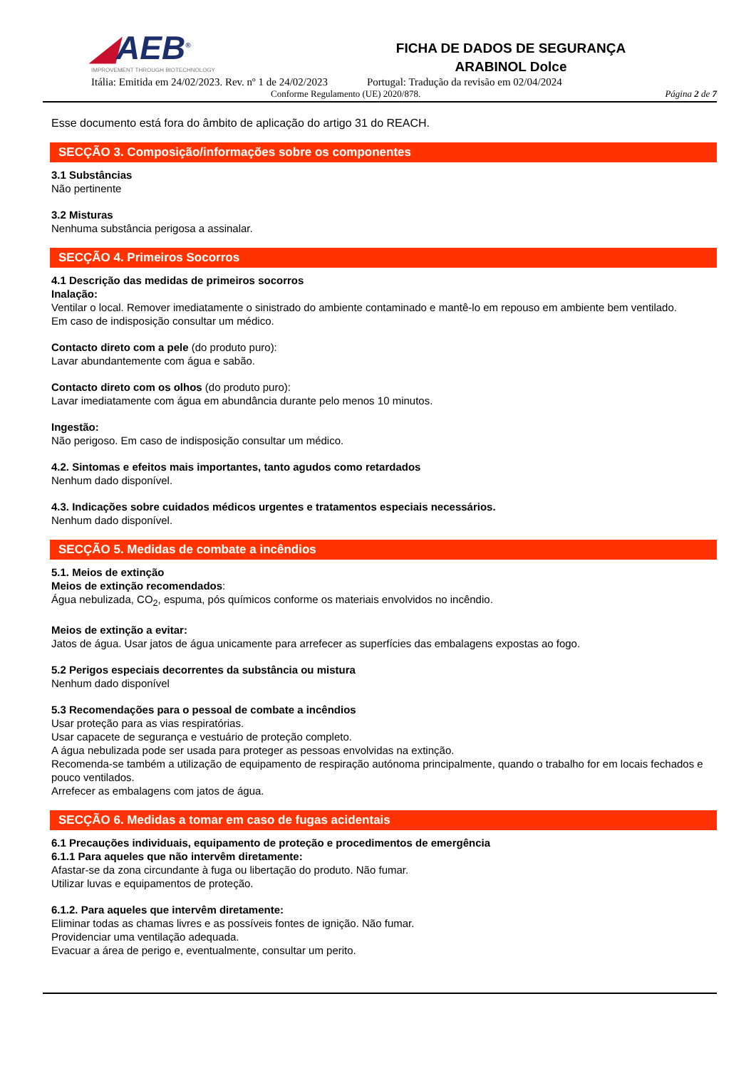◢AEB<sup>®</sup>
IMPROVEMENT THROUGH BIOTECHNOLOGY
FICHA DE DADOS DE SEGURANÇA
ARABINOL Dolce
Itália: Emitida em 24/02/2023. Rev. nº 1 de 24/02/2023 Portugal: Tradução da revisão em 02/04/2024
Conforme Regulamento (UE) 2020/878. Página 2 de 7
Esse documento está fora do âmbito de aplicação do artigo 31 do REACH.
SECÇÃO 3. Composição/informações sobre os componentes
3.1 Substâncias
Não pertinente
3.2 Misturas
Nenhuma substância perigosa a assinalar.
SECÇÃO 4. Primeiros Socorros
4.1 Descrição das medidas de primeiros socorros
Inalação:
Ventilar o local. Remover imediatamente o sinistrado do ambiente contaminado e mantê-lo em repouso em ambiente bem ventilado.
Em caso de indisposição consultar um médico.
Contacto direto com a pele (do produto puro):
Lavar abundantemente com água e sabão.
Contacto direto com os olhos (do produto puro):
Lavar imediatamente com água em abundância durante pelo menos 10 minutos.
Ingestão:
Não perigoso. Em caso de indisposição consultar um médico.
4.2. Sintomas e efeitos mais importantes, tanto agudos como retardados
Nenhum dado disponível.
4.3. Indicações sobre cuidados médicos urgentes e tratamentos especiais necessários.
Nenhum dado disponível.
SECÇÃO 5. Medidas de combate a incêndios
5.1. Meios de extinção
Meios de extinção recomendados:
Água nebulizada, CO<sub>2</sub>, espuma, pós químicos conforme os materiais envolvidos no incêndio.
Meios de extinção a evitar:
Jatos de água. Usar jatos de água unicamente para arrefecer as superfícies das embalagens expostas ao fogo.
5.2 Perigos especiais decorrentes da substância ou mistura
Nenhum dado disponível
5.3 Recomendações para o pessoal de combate a incêndios
Usar proteção para as vias respiratórias.
Usar capacete de segurança e vestuário de proteção completo.
A água nebulizada pode ser usada para proteger as pessoas envolvidas na extinção.
Recomenda-se também a utilização de equipamento de respiração autónoma principalmente, quando o trabalho for em locais fechados e pouco ventilados.
Arrefecer as embalagens com jatos de água.
SECÇÃO 6. Medidas a tomar em caso de fugas acidentais
6.1 Precauções individuais, equipamento de proteção e procedimentos de emergência
6.1.1 Para aqueles que não intervêm diretamente:
Afastar-se da zona circundante à fuga ou libertação do produto. Não fumar.
Utilizar luvas e equipamentos de proteção.
6.1.2. Para aqueles que intervêm diretamente:
Eliminar todas as chamas livres e as possíveis fontes de ignição. Não fumar.
Providenciar uma ventilação adequada.
Evacuar a área de perigo e, eventualmente, consultar um perito.